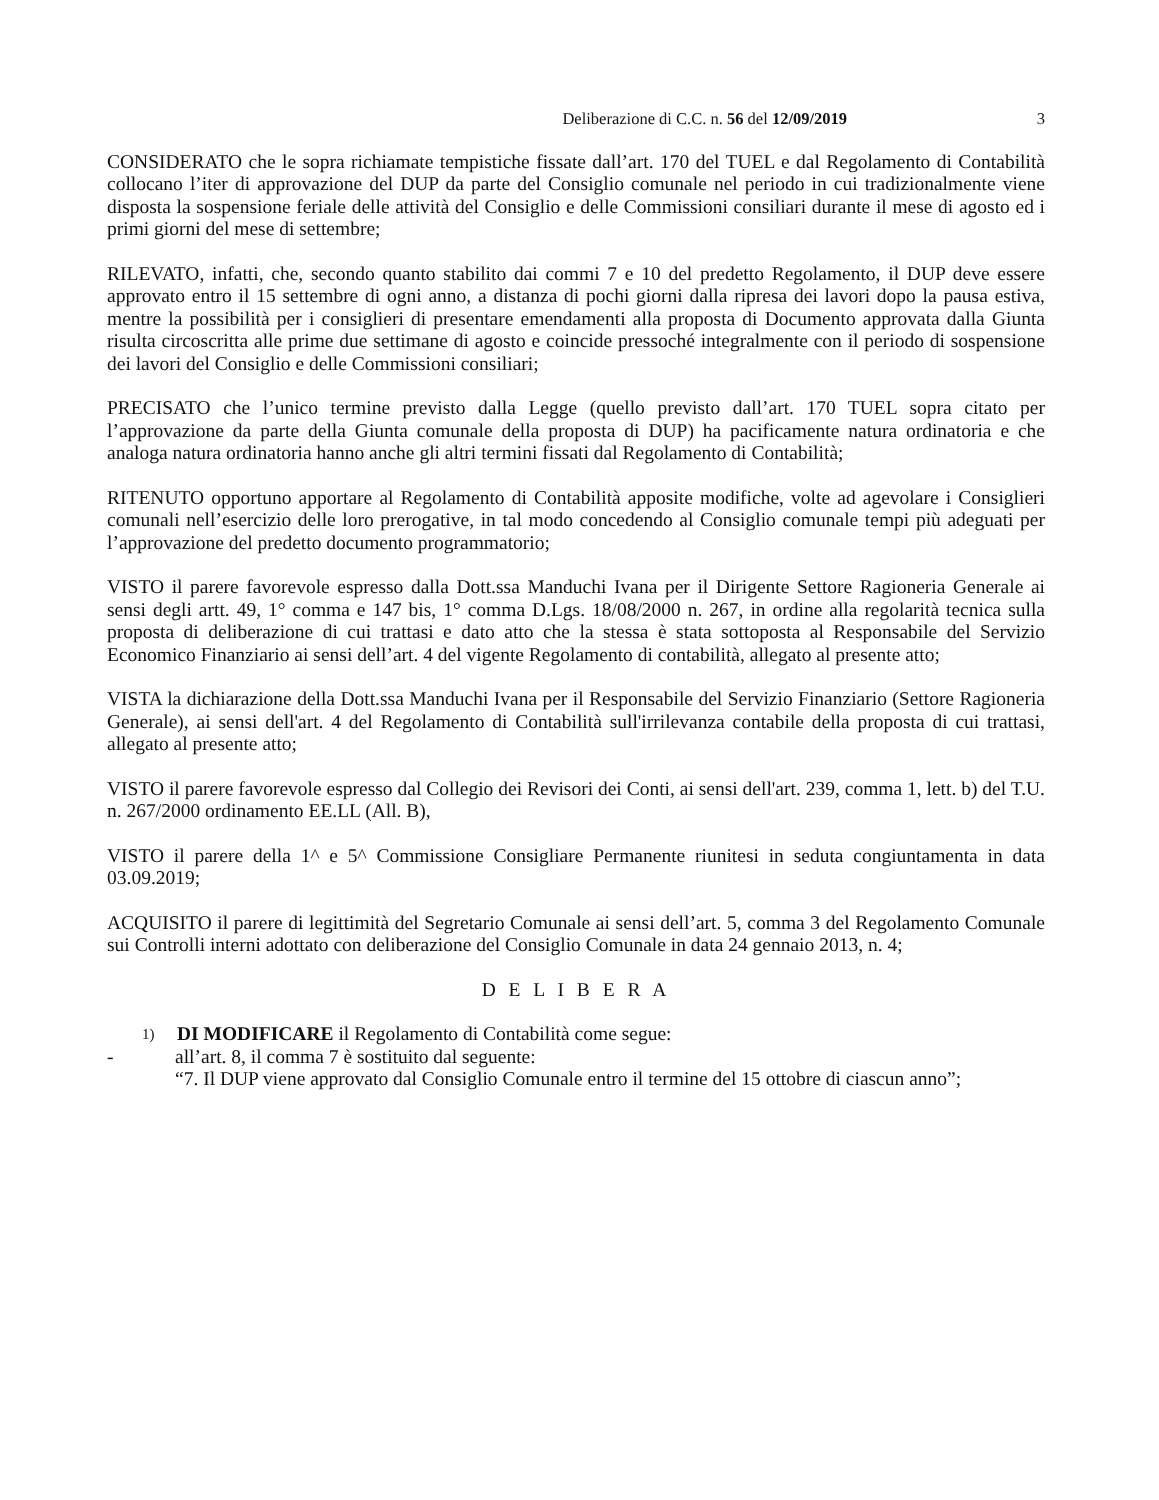Deliberazione di C.C. n. 56 del 12/09/2019 3
CONSIDERATO che le sopra richiamate tempistiche fissate dall’art. 170 del TUEL e dal Regolamento di Contabilità collocano l’iter di approvazione del DUP da parte del Consiglio comunale nel periodo in cui tradizionalmente viene disposta la sospensione feriale delle attività del Consiglio e delle Commissioni consiliari durante il mese di agosto ed i primi giorni del mese di settembre;
RILEVATO, infatti, che, secondo quanto stabilito dai commi 7 e 10 del predetto Regolamento, il DUP deve essere approvato entro il 15 settembre di ogni anno, a distanza di pochi giorni dalla ripresa dei lavori dopo la pausa estiva, mentre la possibilità per i consiglieri di presentare emendamenti alla proposta di Documento approvata dalla Giunta risulta circoscritta alle prime due settimane di agosto e coincide pressoché integralmente con il periodo di sospensione dei lavori del Consiglio e delle Commissioni consiliari;
PRECISATO che l’unico termine previsto dalla Legge (quello previsto dall’art. 170 TUEL sopra citato per l’approvazione da parte della Giunta comunale della proposta di DUP) ha pacificamente natura ordinatoria e che analoga natura ordinatoria hanno anche gli altri termini fissati dal Regolamento di Contabilità;
RITENUTO opportuno apportare al Regolamento di Contabilità apposite modifiche, volte ad agevolare i Consiglieri comunali nell’esercizio delle loro prerogative, in tal modo concedendo al Consiglio comunale tempi più adeguati per l’approvazione del predetto documento programmatorio;
VISTO il parere favorevole espresso dalla Dott.ssa Manduchi Ivana per il Dirigente Settore Ragioneria Generale ai sensi degli artt. 49, 1° comma e 147 bis, 1° comma D.Lgs. 18/08/2000 n. 267, in ordine alla regolarità tecnica sulla proposta di deliberazione di cui trattasi e dato atto che la stessa è stata sottoposta al Responsabile del Servizio Economico Finanziario ai sensi dell’art. 4 del vigente Regolamento di contabilità, allegato al presente atto;
VISTA la dichiarazione della Dott.ssa Manduchi Ivana per il Responsabile del Servizio Finanziario (Settore Ragioneria Generale), ai sensi dell'art. 4 del Regolamento di Contabilità sull'irrilevanza contabile della proposta di cui trattasi, allegato al presente atto;
VISTO il parere favorevole espresso dal Collegio dei Revisori dei Conti, ai sensi dell'art. 239, comma 1, lett. b) del T.U. n. 267/2000 ordinamento EE.LL (All. B),
VISTO il parere della 1^ e 5^ Commissione Consigliare Permanente riunitesi in seduta congiuntamenta in data 03.09.2019;
ACQUISITO il parere di legittimità del Segretario Comunale ai sensi dell’art. 5, comma 3 del Regolamento Comunale sui Controlli interni adottato con deliberazione del Consiglio Comunale in data 24 gennaio 2013, n. 4;
D E L I B E R A
1) DI MODIFICARE il Regolamento di Contabilità come segue:
- all’art. 8, il comma 7 è sostituito dal seguente:
“7. Il DUP viene approvato dal Consiglio Comunale entro il termine del 15 ottobre di ciascun anno”;